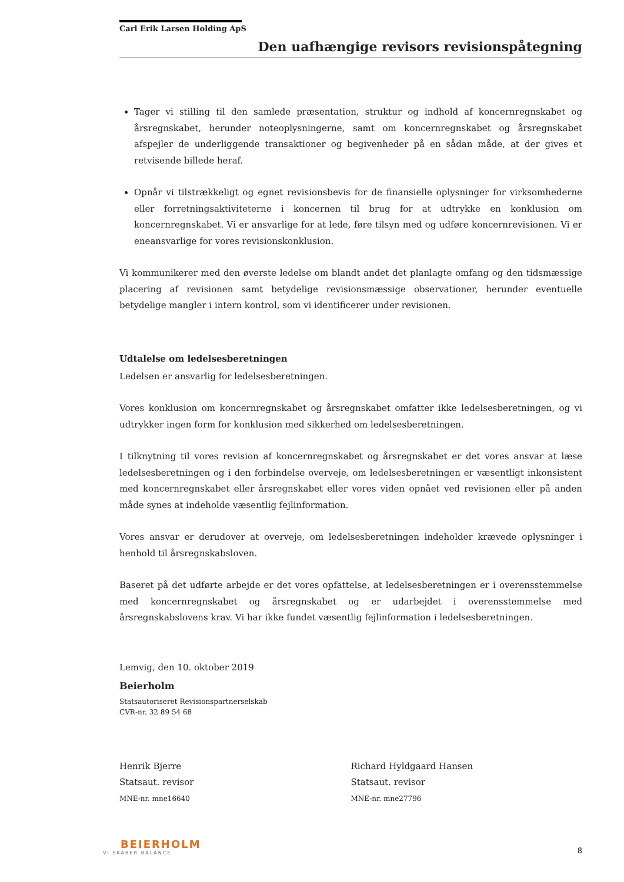Carl Erik Larsen Holding ApS
Den uafhængige revisors revisionspåtegning
Tager vi stilling til den samlede præsentation, struktur og indhold af koncernregnskabet og årsregnskabet, herunder noteoplysningerne, samt om koncernregnskabet og årsregnskabet afspejler de underliggende transaktioner og begivenheder på en sådan måde, at der gives et retvisende billede heraf.
Opnår vi tilstrækkeligt og egnet revisionsbevis for de finansielle oplysninger for virksomhederne eller forretningsaktiviteterne i koncernen til brug for at udtrykke en konklusion om koncernregnskabet. Vi er ansvarlige for at lede, føre tilsyn med og udføre koncernrevisionen. Vi er eneansvarlige for vores revisionskonklusion.
Vi kommunikerer med den øverste ledelse om blandt andet det planlagte omfang og den tidsmæssige placering af revisionen samt betydelige revisionsmæssige observationer, herunder eventuelle betydelige mangler i intern kontrol, som vi identificerer under revisionen.
Udtalelse om ledelsesberetningen
Ledelsen er ansvarlig for ledelsesberetningen.
Vores konklusion om koncernregnskabet og årsregnskabet omfatter ikke ledelsesberetningen, og vi udtrykker ingen form for konklusion med sikkerhed om ledelsesberetningen.
I tilknytning til vores revision af koncernregnskabet og årsregnskabet er det vores ansvar at læse ledelsesberetningen og i den forbindelse overveje, om ledelsesberetningen er væsentligt inkonsistent med koncernregnskabet eller årsregnskabet eller vores viden opnået ved revisionen eller på anden måde synes at indeholde væsentlig fejlinformation.
Vores ansvar er derudover at overveje, om ledelsesberetningen indeholder krævede oplysninger i henhold til årsregnskabsloven.
Baseret på det udførte arbejde er det vores opfattelse, at ledelsesberetningen er i overensstemmelse med koncernregnskabet og årsregnskabet og er udarbejdet i overensstemmelse med årsregnskabslovens krav. Vi har ikke fundet væsentlig fejlinformation i ledelsesberetningen.
Lemvig, den 10. oktober 2019
Beierholm
Statsautoriseret Revisionspartnerselskab
CVR-nr. 32 89 54 68
Henrik Bjerre
Statsaut. revisor
MNE-nr. mne16640
Richard Hyldgaard Hansen
Statsaut. revisor
MNE-nr. mne27796
BEIERHOLM
VI SKABER BALANCE
8